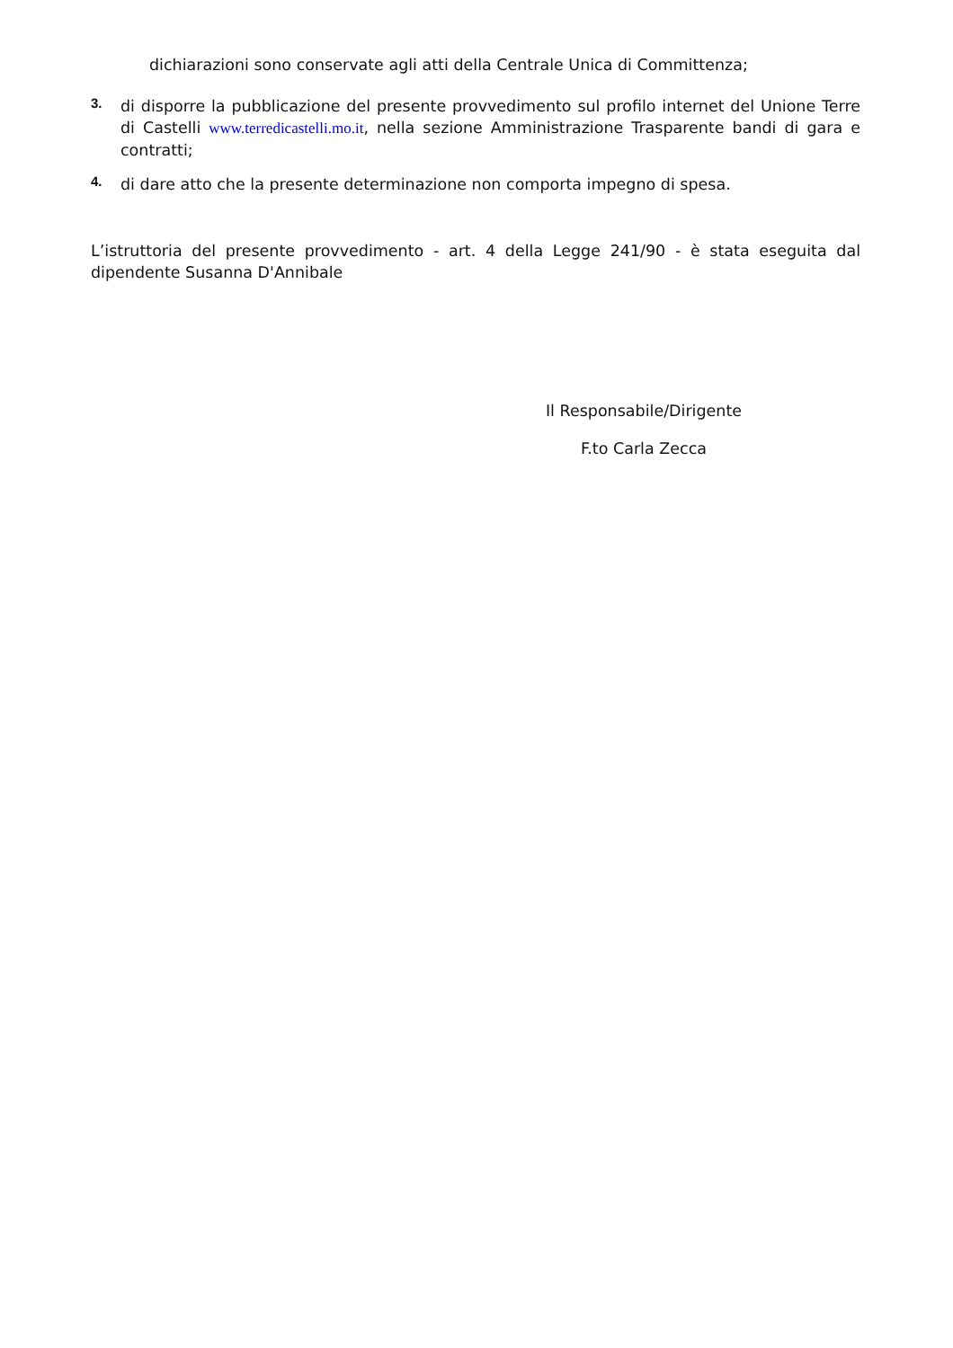dichiarazioni sono conservate agli atti della Centrale Unica di Committenza;
3.
di disporre la pubblicazione del presente provvedimento sul profilo internet del Unione Terre di Castelli www.terredicastelli.mo.it, nella sezione Amministrazione Trasparente bandi di gara e contratti;
4.
di dare atto che la presente determinazione non comporta impegno di spesa.
L’istruttoria del presente provvedimento - art. 4 della Legge 241/90 - è stata eseguita dal dipendente Susanna D'Annibale
Il Responsabile/Dirigente
F.to Carla Zecca